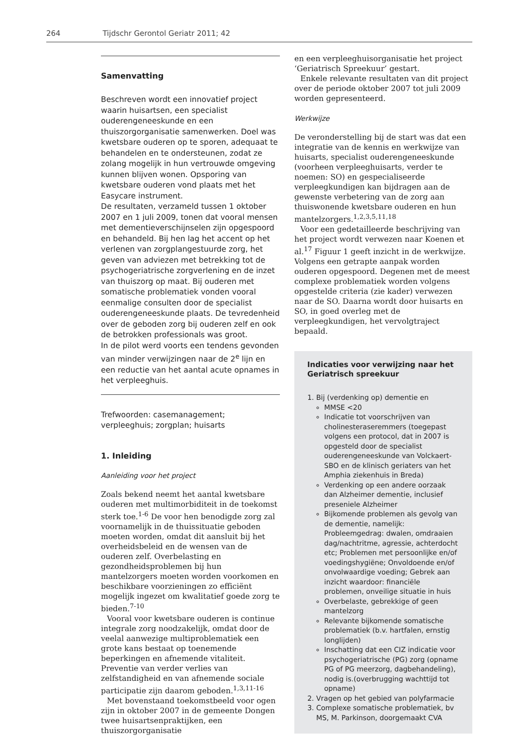264 Tijdschr Gerontol Geriatr 2011; 42
Samenvatting
Beschreven wordt een innovatief project waarin huisartsen, een specialist ouderengeneeskunde en een thuiszorgorganisatie samenwerken. Doel was kwetsbare ouderen op te sporen, adequaat te behandelen en te ondersteunen, zodat ze zolang mogelijk in hun vertrouwde omgeving kunnen blijven wonen. Opsporing van kwetsbare ouderen vond plaats met het Easycare instrument.
De resultaten, verzameld tussen 1 oktober 2007 en 1 juli 2009, tonen dat vooral mensen met dementieverschijnselen zijn opgespoord en behandeld. Bij hen lag het accent op het verlenen van zorgplangestuurde zorg, het geven van adviezen met betrekking tot de psychogeriatrische zorgverlening en de inzet van thuiszorg op maat. Bij ouderen met somatische problematiek vonden vooral eenmalige consulten door de specialist ouderengeneeskunde plaats. De tevredenheid over de geboden zorg bij ouderen zelf en ook de betrokken professionals was groot.
In de pilot werd voorts een tendens gevonden van minder verwijzingen naar de 2<sup>e</sup> lijn en een reductie van het aantal acute opnames in het verpleeghuis.
Trefwoorden: casemanagement; verpleeghuis; zorgplan; huisarts
1. Inleiding
Aanleiding voor het project
Zoals bekend neemt het aantal kwetsbare ouderen met multimorbiditeit in de toekomst sterk toe.<sup>1-6</sup> De voor hen benodigde zorg zal voornamelijk in de thuissituatie geboden moeten worden, omdat dit aansluit bij het overheidsbeleid en de wensen van de ouderen zelf. Overbelasting en gezondheidsproblemen bij hun mantelzorgers moeten worden voorkomen en beschikbare voorzieningen zo efficiënt mogelijk ingezet om kwalitatief goede zorg te bieden.<sup>7-10</sup>
Vooral voor kwetsbare ouderen is continue integrale zorg noodzakelijk, omdat door de veelal aanwezige multiproblematiek een grote kans bestaat op toenemende beperkingen en afnemende vitaliteit. Preventie van verder verlies van zelfstandigheid en van afnemende sociale participatie zijn daarom geboden.<sup>1,3,11-16</sup>
Met bovenstaand toekomstbeeld voor ogen zijn in oktober 2007 in de gemeente Dongen twee huisartsenpraktijken, een thuiszorgorganisatie
en een verpleeghuisorganisatie het project ‘Geriatrisch Spreekuur’ gestart.
Enkele relevante resultaten van dit project over de periode oktober 2007 tot juli 2009 worden gepresenteerd.
Werkwijze
De veronderstelling bij de start was dat een integratie van de kennis en werkwijze van huisarts, specialist ouderengeneeskunde (voorheen verpleeghuisarts, verder te noemen: SO) en gespecialiseerde verpleegkundigen kan bijdragen aan de gewenste verbetering van de zorg aan thuiswonende kwetsbare ouderen en hun mantelzorgers.<sup>1,2,3,5,11,18</sup>
Voor een gedetailleerde beschrijving van het project wordt verwezen naar Koenen et al.<sup>17</sup> Figuur 1 geeft inzicht in de werkwijze. Volgens een getrapte aanpak worden ouderen opgespoord. Degenen met de meest complexe problematiek worden volgens opgestelde criteria (zie kader) verwezen naar de SO. Daarna wordt door huisarts en SO, in goed overleg met de verpleegkundigen, het vervolgtraject bepaald.
Indicaties voor verwijzing naar het Geriatrisch spreekuur
1. Bij (verdenking op) dementie en
MMSE <20
Indicatie tot voorschrijven van cholinesteraseremmers (toegepast volgens een protocol, dat in 2007 is opgesteld door de specialist ouderengeneeskunde van Volckaert-SBO en de klinisch geriaters van het Amphia ziekenhuis in Breda)
Verdenking op een andere oorzaak dan Alzheimer dementie, inclusief preseniele Alzheimer
Bijkomende problemen als gevolg van de dementie, namelijk: Probleemgedrag: dwalen, omdraaien dag/nachtritme, agressie, achterdocht etc; Problemen met persoonlijke en/of voedingshygiëne; Onvoldoende en/of onvolwaardige voeding; Gebrek aan inzicht waardoor: financiële problemen, onveilige situatie in huis
Overbelaste, gebrekkige of geen mantelzorg
Relevante bijkomende somatische problematiek (b.v. hartfalen, ernstig longlijden)
Inschatting dat een CIZ indicatie voor psychogeriatrische (PG) zorg (opname PG of PG meerzorg, dagbehandeling), nodig is.(overbrugging wachttijd tot opname)
2. Vragen op het gebied van polyfarmacie
3. Complexe somatische problematiek, bv MS, M. Parkinson, doorgemaakt CVA